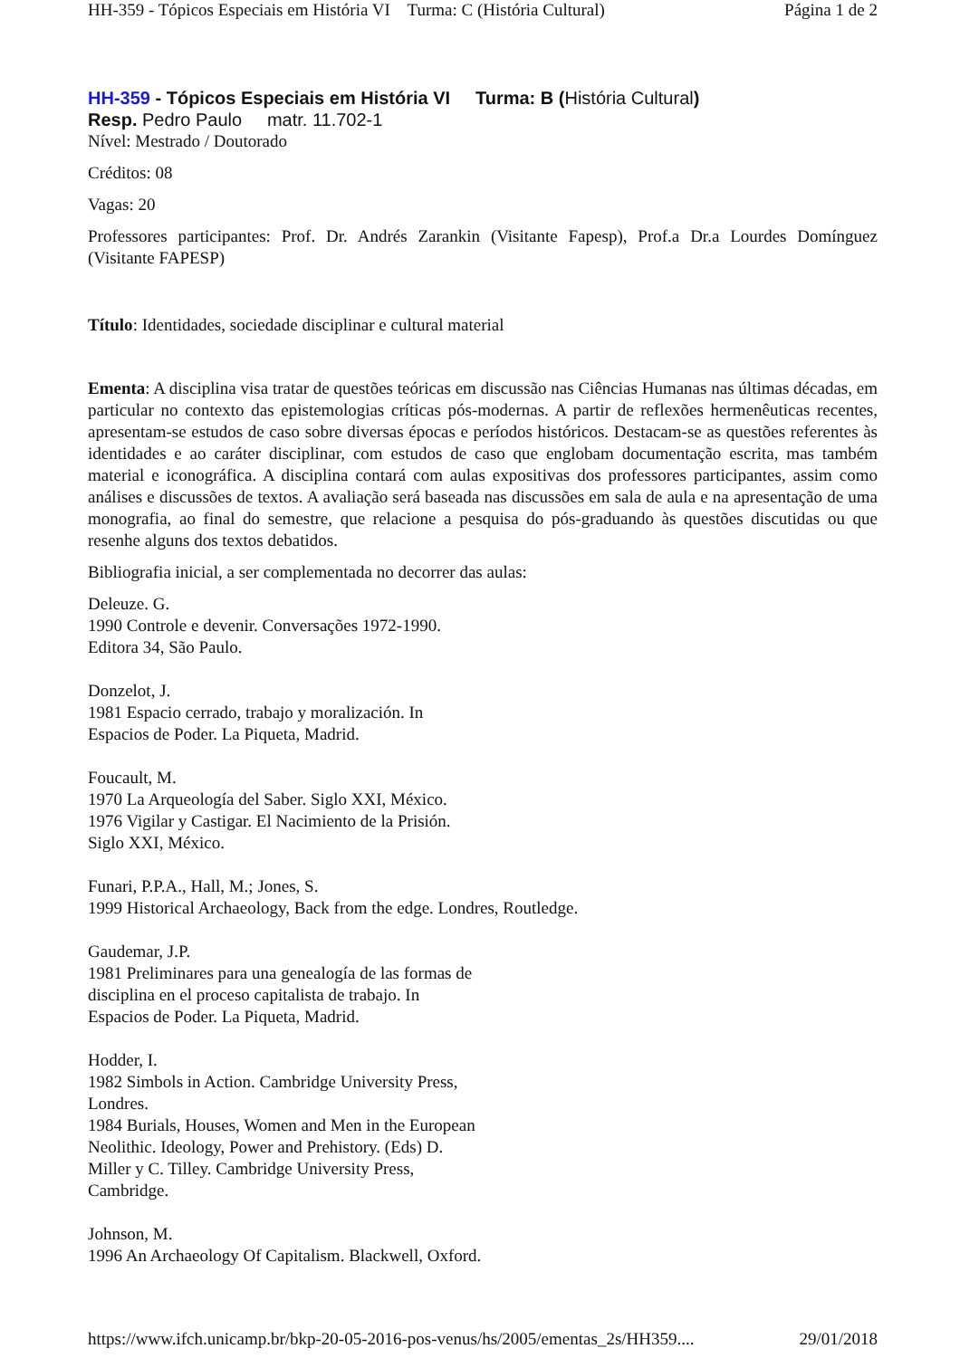HH-359 - Tópicos Especiais em História VI Turma: C (História Cultural) Página 1 de 2
HH-359 - Tópicos Especiais em História VI Turma: B (História Cultural)
Resp. Pedro Paulo matr. 11.702-1
Nível: Mestrado / Doutorado
Créditos: 08
Vagas: 20
Professores participantes: Prof. Dr. Andrés Zarankin (Visitante Fapesp), Prof.a Dr.a Lourdes Domínguez (Visitante FAPESP)
Título: Identidades, sociedade disciplinar e cultural material
Ementa: A disciplina visa tratar de questões teóricas em discussão nas Ciências Humanas nas últimas décadas, em particular no contexto das epistemologias críticas pós-modernas. A partir de reflexões hermenêuticas recentes, apresentam-se estudos de caso sobre diversas épocas e períodos históricos. Destacam-se as questões referentes às identidades e ao caráter disciplinar, com estudos de caso que englobam documentação escrita, mas também material e iconográfica. A disciplina contará com aulas expositivas dos professores participantes, assim como análises e discussões de textos. A avaliação será baseada nas discussões em sala de aula e na apresentação de uma monografia, ao final do semestre, que relacione a pesquisa do pós-graduando às questões discutidas ou que resenhe alguns dos textos debatidos.
Bibliografia inicial, a ser complementada no decorrer das aulas:
Deleuze. G.
1990 Controle e devenir. Conversações 1972-1990.
Editora 34, São Paulo.
Donzelot, J.
1981 Espacio cerrado, trabajo y moralización. In
Espacios de Poder. La Piqueta, Madrid.
Foucault, M.
1970 La Arqueología del Saber. Siglo XXI, México.
1976 Vigilar y Castigar. El Nacimiento de la Prisión.
Siglo XXI, México.
Funari, P.P.A., Hall, M.; Jones, S.
1999 Historical Archaeology, Back from the edge. Londres, Routledge.
Gaudemar, J.P.
1981 Preliminares para una genealogía de las formas de
disciplina en el proceso capitalista de trabajo. In
Espacios de Poder. La Piqueta, Madrid.
Hodder, I.
1982 Simbols in Action. Cambridge University Press,
Londres.
1984 Burials, Houses, Women and Men in the European
Neolithic. Ideology, Power and Prehistory. (Eds) D.
Miller y C. Tilley. Cambridge University Press,
Cambridge.
Johnson, M.
1996 An Archaeology Of Capitalism. Blackwell, Oxford.
https://www.ifch.unicamp.br/bkp-20-05-2016-pos-venus/hs/2005/ementas_2s/HH359.... 29/01/2018